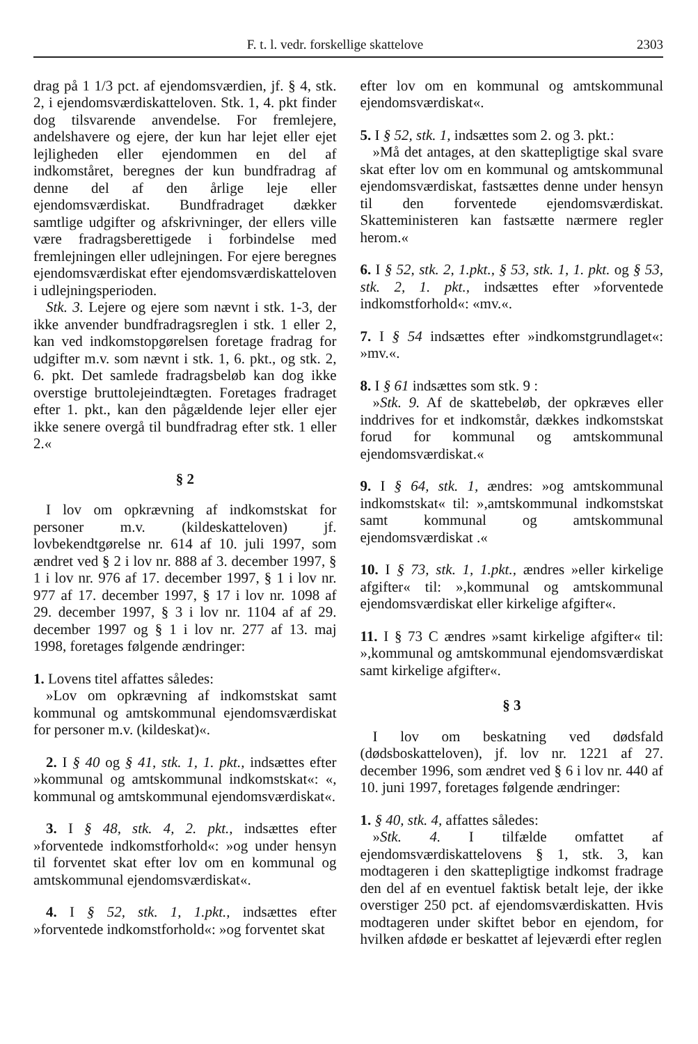F. t. l. vedr. forskellige skattelove 2303
drag på 1 1/3 pct. af ejendomsværdien, jf. § 4, stk. 2, i ejendomsværdiskatteloven. Stk. 1, 4. pkt finder dog tilsvarende anvendelse. For fremlejere, andelshavere og ejere, der kun har lejet eller ejet lejligheden eller ejendommen en del af indkomståret, beregnes der kun bundfradrag af denne del af den årlige leje eller ejendomsværdiskat. Bundfradraget dækker samtlige udgifter og afskrivninger, der ellers ville være fradragsberettigede i forbindelse med fremlejningen eller udlejningen. For ejere beregnes ejendomsværdiskat efter ejendomsværdiskatteloven i udlejningsperioden.
Stk. 3. Lejere og ejere som nævnt i stk. 1-3, der ikke anvender bundfradragsreglen i stk. 1 eller 2, kan ved indkomstopgørelsen foretage fradrag for udgifter m.v. som nævnt i stk. 1, 6. pkt., og stk. 2, 6. pkt. Det samlede fradragsbeløb kan dog ikke overstige bruttolejeindtægten. Foretages fradraget efter 1. pkt., kan den pågældende lejer eller ejer ikke senere overgå til bundfradrag efter stk. 1 eller 2.«
§ 2
I lov om opkrævning af indkomstskat for personer m.v. (kildeskatteloven) jf. lovbekendtgørelse nr. 614 af 10. juli 1997, som ændret ved § 2 i lov nr. 888 af 3. december 1997, § 1 i lov nr. 976 af 17. december 1997, § 1 i lov nr. 977 af 17. december 1997, § 17 i lov nr. 1098 af 29. december 1997, § 3 i lov nr. 1104 af af 29. december 1997 og § 1 i lov nr. 277 af 13. maj 1998, foretages følgende ændringer:
1. Lovens titel affattes således:
»Lov om opkrævning af indkomstskat samt kommunal og amtskommunal ejendomsværdiskat for personer m.v. (kildeskat)«.
2. I § 40 og § 41, stk. 1, 1. pkt., indsættes efter »kommunal og amtskommunal indkomstskat«: «, kommunal og amtskommunal ejendomsværdiskat«.
3. I § 48, stk. 4, 2. pkt., indsættes efter »forventede indkomstforhold«: »og under hensyn til forventet skat efter lov om en kommunal og amtskommunal ejendomsværdiskat«.
4. I § 52, stk. 1, 1.pkt., indsættes efter »forventede indkomstforhold«: »og forventet skat
efter lov om en kommunal og amtskommunal ejendomsværdiskat«.
5. I § 52, stk. 1, indsættes som 2. og 3. pkt.:
»Må det antages, at den skattepligtige skal svare skat efter lov om en kommunal og amtskommunal ejendomsværdiskat, fastsættes denne under hensyn til den forventede ejendomsværdiskat. Skatteministeren kan fastsætte nærmere regler herom.«
6. I § 52, stk. 2, 1.pkt., § 53, stk. 1, 1. pkt. og § 53, stk. 2, 1. pkt., indsættes efter »forventede indkomstforhold«: «mv.«.
7. I § 54 indsættes efter »indkomstgrundlaget«: »mv.«.
8. I § 61 indsættes som stk. 9 :
»Stk. 9. Af de skattebeløb, der opkræves eller inddrives for et indkomstår, dækkes indkomstskat forud for kommunal og amtskommunal ejendomsværdiskat.«
9. I § 64, stk. 1, ændres: »og amtskommunal indkomstskat« til: »,amtskommunal indkomstskat samt kommunal og amtskommunal ejendomsværdiskat .«
10. I § 73, stk. 1, 1.pkt., ændres »eller kirkelige afgifter« til: »,kommunal og amtskommunal ejendomsværdiskat eller kirkelige afgifter«.
11. I § 73 C ændres »samt kirkelige afgifter« til: »,kommunal og amtskommunal ejendomsværdiskat samt kirkelige afgifter«.
§ 3
I lov om beskatning ved dødsfald (dødsboskatteloven), jf. lov nr. 1221 af 27. december 1996, som ændret ved § 6 i lov nr. 440 af 10. juni 1997, foretages følgende ændringer:
1. § 40, stk. 4, affattes således:
»Stk. 4. I tilfælde omfattet af ejendomsværdiskattelovens § 1, stk. 3, kan modtageren i den skattepligtige indkomst fradrage den del af en eventuel faktisk betalt leje, der ikke overstiger 250 pct. af ejendomsværdiskatten. Hvis modtageren under skiftet bebor en ejendom, for hvilken afdøde er beskattet af lejeværdi efter reglen